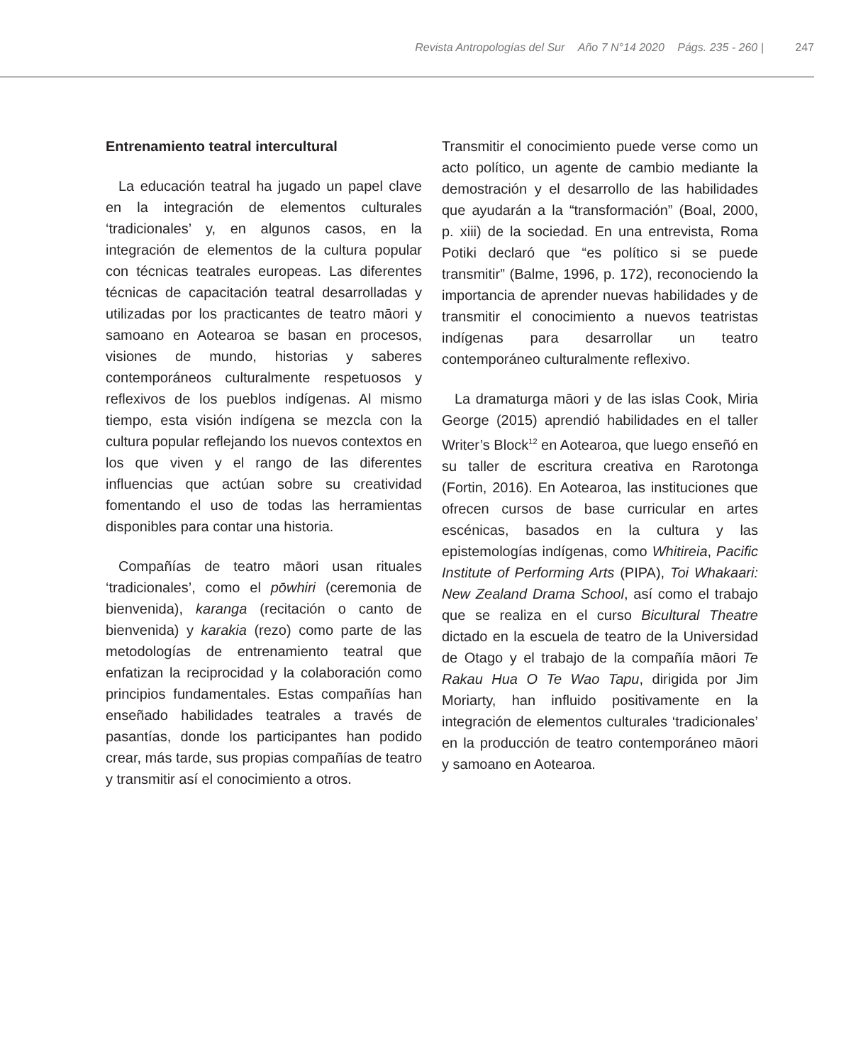Revista Antropologías del Sur Año 7 N°14 2020 Págs. 235 - 260 | 247
Entrenamiento teatral intercultural
La educación teatral ha jugado un papel clave en la integración de elementos culturales ‘tradicionales’ y, en algunos casos, en la integración de elementos de la cultura popular con técnicas teatrales europeas. Las diferentes técnicas de capacitación teatral desarrolladas y utilizadas por los practicantes de teatro māori y samoano en Aotearoa se basan en procesos, visiones de mundo, historias y saberes contemporáneos culturalmente respetuosos y reflexivos de los pueblos indígenas. Al mismo tiempo, esta visión indígena se mezcla con la cultura popular reflejando los nuevos contextos en los que viven y el rango de las diferentes influencias que actúan sobre su creatividad fomentando el uso de todas las herramientas disponibles para contar una historia.
Compañías de teatro māori usan rituales ‘tradicionales’, como el pōwhiri (ceremonia de bienvenida), karanga (recitación o canto de bienvenida) y karakia (rezo) como parte de las metodologías de entrenamiento teatral que enfatizan la reciprocidad y la colaboración como principios fundamentales. Estas compañías han enseñado habilidades teatrales a través de pasantías, donde los participantes han podido crear, más tarde, sus propias compañías de teatro y transmitir así el conocimiento a otros.
Transmitir el conocimiento puede verse como un acto político, un agente de cambio mediante la demostración y el desarrollo de las habilidades que ayudarán a la “transformación” (Boal, 2000, p. xiii) de la sociedad. En una entrevista, Roma Potiki declaró que “es político si se puede transmitir” (Balme, 1996, p. 172), reconociendo la importancia de aprender nuevas habilidades y de transmitir el conocimiento a nuevos teatristas indígenas para desarrollar un teatro contemporáneo culturalmente reflexivo.
La dramaturga māori y de las islas Cook, Miria George (2015) aprendió habilidades en el taller Writer’s Block<sup>12</sup> en Aotearoa, que luego enseñó en su taller de escritura creativa en Rarotonga (Fortin, 2016). En Aotearoa, las instituciones que ofrecen cursos de base curricular en artes escénicas, basados en la cultura y las epistemologías indígenas, como Whitireia, Pacific Institute of Performing Arts (PIPA), Toi Whakaari: New Zealand Drama School, así como el trabajo que se realiza en el curso Bicultural Theatre dictado en la escuela de teatro de la Universidad de Otago y el trabajo de la compañía māori Te Rakau Hua O Te Wao Tapu, dirigida por Jim Moriarty, han influido positivamente en la integración de elementos culturales ‘tradicionales’ en la producción de teatro contemporáneo māori y samoano en Aotearoa.